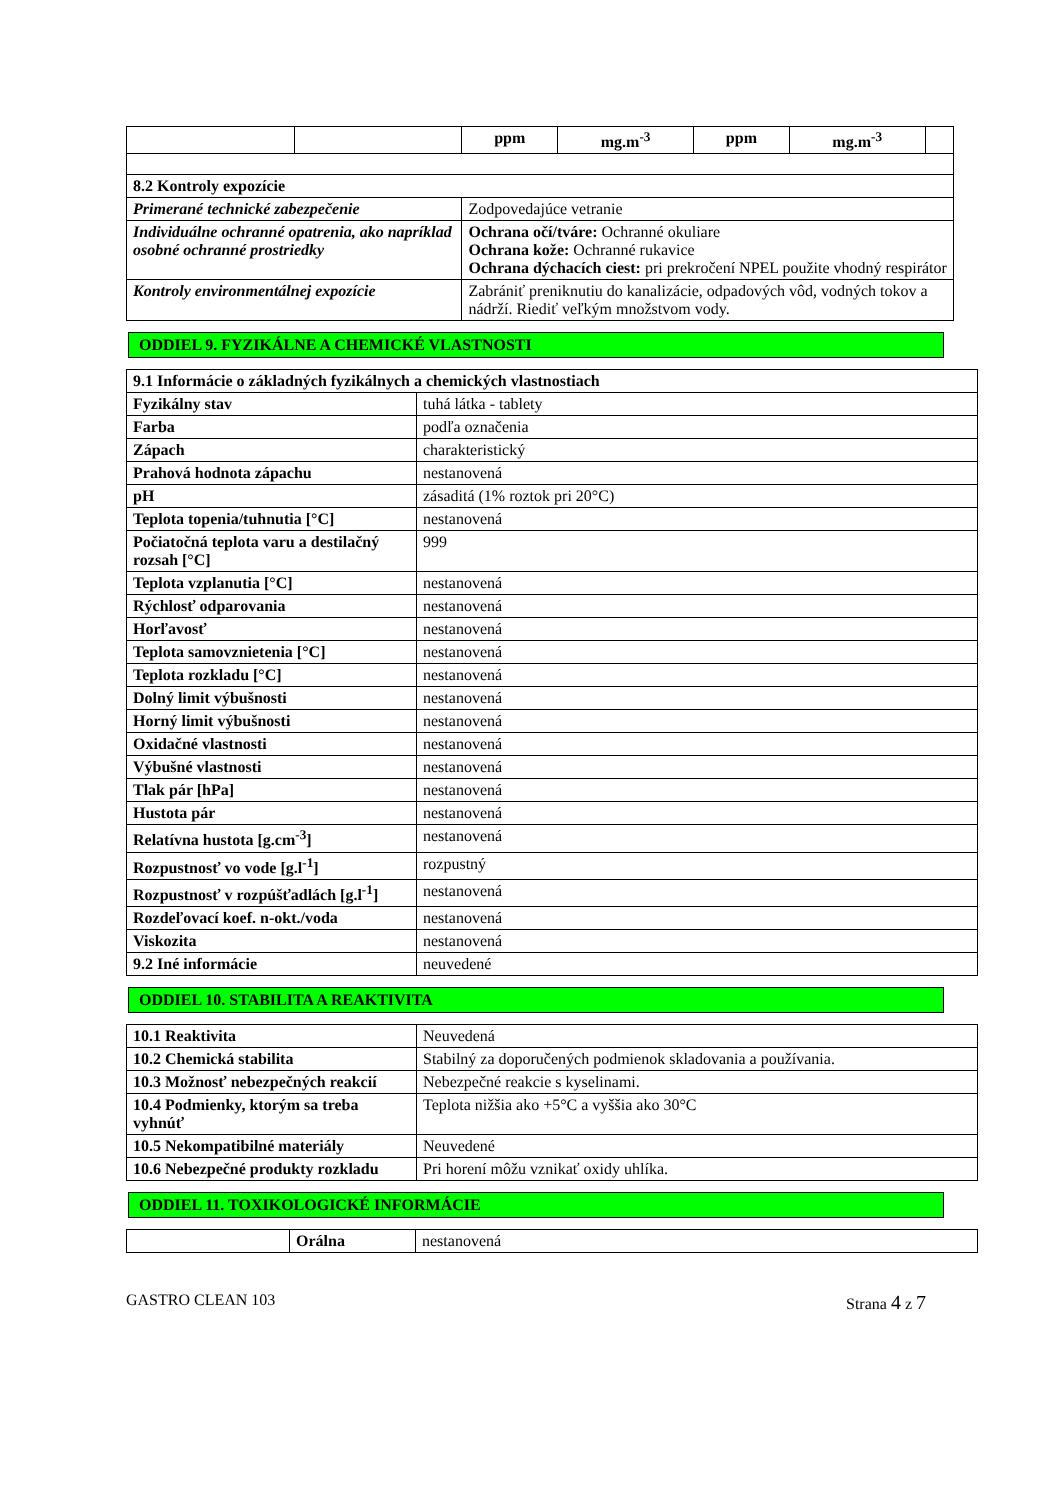| | | ppm | mg.m<sup>-3</sup> | ppm | mg.m<sup>-3</sup> | |
| 8.2 Kontroly expozície | | | | | | |
| Primerané technické zabezpečenie | | Zodpovedajúce vetranie | | | | |
| Individuálne ochranné opatrenia, ako napríklad osobné ochranné prostriedky | | Ochrana očí/tváre: Ochranné okuliare Ochrana kože: Ochranné rukavice Ochrana dýchacích ciest: pri prekročení NPEL použite vhodný respirátor | | | | |
| Kontroly environmentálnej expozície | | Zabrániť preniknutiu do kanalizácie, odpadových vôd, vodných tokov a nádrží. Riediť veľkým množstvom vody. | | | | |
ODDIEL 9. FYZIKÁLNE A CHEMICKÉ VLASTNOSTI
| 9.1 Informácie o základných fyzikálnych a chemických vlastnostiach | |
| --- | --- |
| Fyzikálny stav | tuhá látka - tablety |
| Farba | podľa označenia |
| Zápach | charakteristický |
| Prahová hodnota zápachu | nestanovená |
| pH | zásaditá (1% roztok pri 20°C) |
| Teplota topenia/tuhnutia [°C] | nestanovená |
| Počiatočná teplota varu a destilačný rozsah [°C] | 999 |
| Teplota vzplanutia [°C] | nestanovená |
| Rýchlosť odparovania | nestanovená |
| Horľavosť | nestanovená |
| Teplota samovznietenia [°C] | nestanovená |
| Teplota rozkladu [°C] | nestanovená |
| Dolný limit výbušnosti | nestanovená |
| Horný limit výbušnosti | nestanovená |
| Oxidačné vlastnosti | nestanovená |
| Výbušné vlastnosti | nestanovená |
| Tlak pár [hPa] | nestanovená |
| Hustota pár | nestanovená |
| Relatívna hustota [g.cm<sup>-3</sup>] | nestanovená |
| Rozpustnosť vo vode [g.l<sup>-1</sup>] | rozpustný |
| Rozpustnosť v rozpúšťadlách [g.l<sup>-1</sup>] | nestanovená |
| Rozdeľovací koef. n-okt./voda | nestanovená |
| Viskozita | nestanovená |
| 9.2 Iné informácie | neuvedené |
ODDIEL 10. STABILITA A REAKTIVITA
| 10.1 Reaktivita | Neuvedená |
| 10.2 Chemická stabilita | Stabilný za doporučených podmienok skladovania a používania. |
| 10.3 Možnosť nebezpečných reakcií | Nebezpečné reakcie s kyselinami. |
| 10.4 Podmienky, ktorým sa treba vyhnúť | Teplota nižšia ako +5°C a vyššia ako 30°C |
| 10.5 Nekompatibilné materiály | Neuvedené |
| 10.6 Nebezpečné produkty rozkladu | Pri horení môžu vznikať oxidy uhlíka. |
ODDIEL 11. TOXIKOLOGICKÉ INFORMÁCIE
| | Orálna | nestanovená |
GASTRO CLEAN 103 Strana 4 z 7